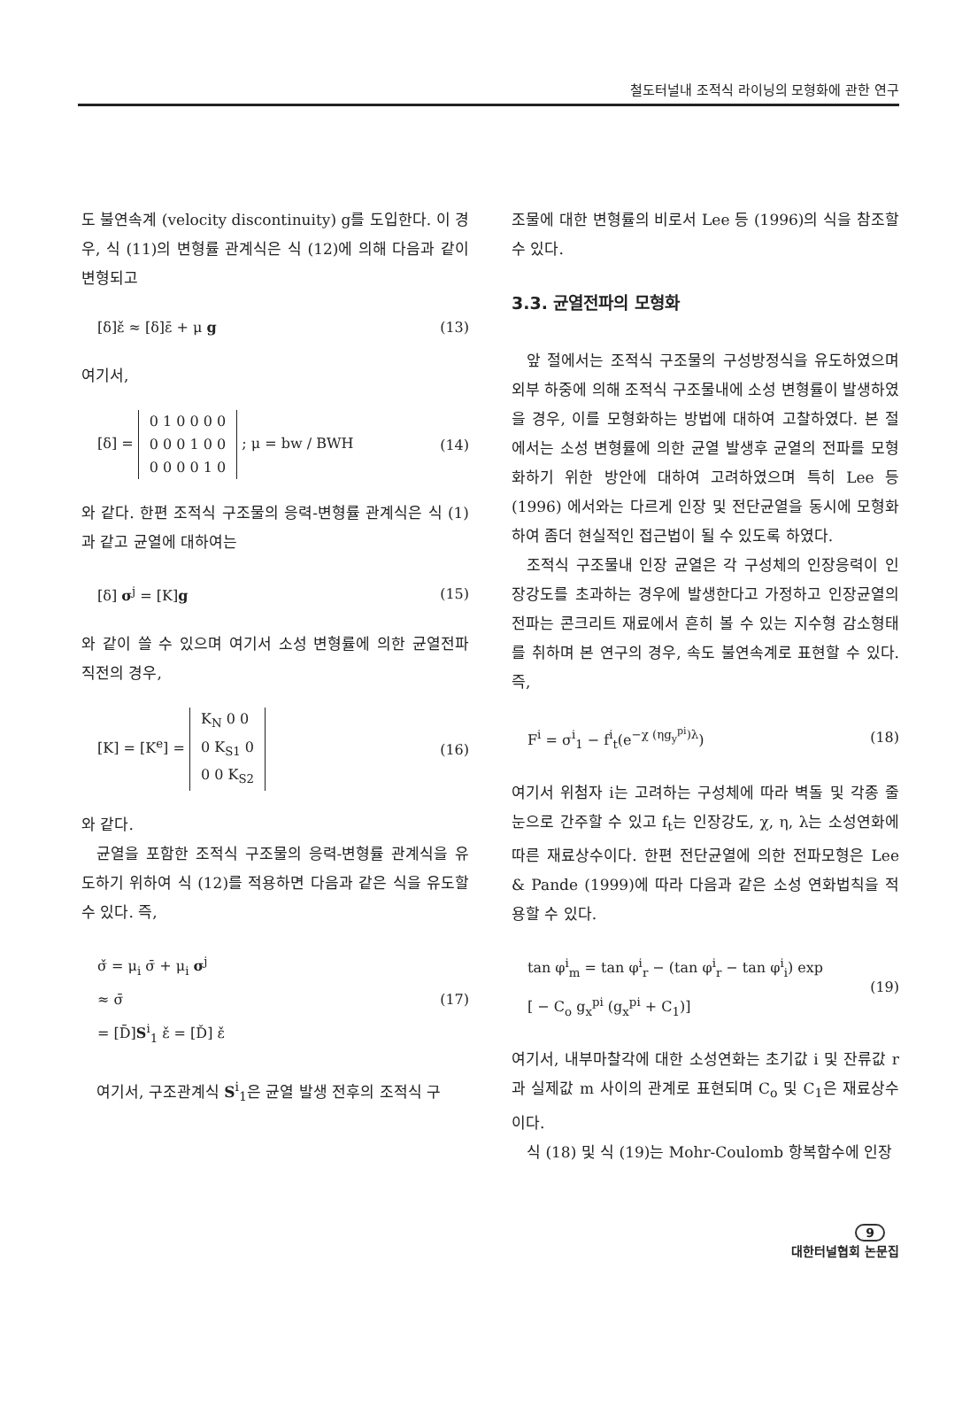철도터널내 조적식 라이닝의 모형화에 관한 연구
도 불연속계 (velocity discontinuity) g를 도입한다. 이 경우, 식 (11)의 변형률 관계식은 식 (12)에 의해 다음과 같이 변형되고
[δ]ε̌ ≈ [δ]ε̄ + μ g (13)
여기서,
[δ] = 0 1 0 0 0 0
0 0 0 1 0 0
0 0 0 0 1 0 ; μ = bw / BWH (14)
와 같다. 한편 조적식 구조물의 응력-변형률 관계식은 식 (1)과 같고 균열에 대하여는
[δ] σ<sup>j</sup> = [K]g (15)
와 같이 쓸 수 있으며 여기서 소성 변형률에 의한 균열전파 직전의 경우,
[K] = [K<sup>e</sup>] = K<sub>N</sub> 0 0
0 K<sub>S1</sub> 0
0 0 K<sub>S2</sub> (16)
와 같다.
균열을 포함한 조적식 구조물의 응력-변형률 관계식을 유도하기 위하여 식 (12)를 적용하면 다음과 같은 식을 유도할 수 있다. 즉,
σ̌ = μ<sub>i</sub> σ̄ + μ<sub>i</sub> σ<sup>j</sup>
≈ σ̄
= [D̄]S<sup>i</sup><sub>1</sub> ε̌ = [Ď] ε̌ (17)
여기서, 구조관계식 S<sup>i</sup><sub>1</sub>은 균열 발생 전후의 조적식 구
조물에 대한 변형률의 비로서 Lee 등 (1996)의 식을 참조할 수 있다.
3.3. 균열전파의 모형화
앞 절에서는 조적식 구조물의 구성방정식을 유도하였으며 외부 하중에 의해 조적식 구조물내에 소성 변형률이 발생하였을 경우, 이를 모형화하는 방법에 대하여 고찰하였다. 본 절에서는 소성 변형률에 의한 균열 발생후 균열의 전파를 모형화하기 위한 방안에 대하여 고려하였으며 특히 Lee 등 (1996) 에서와는 다르게 인장 및 전단균열을 동시에 모형화하여 좀더 현실적인 접근법이 될 수 있도록 하였다.
조적식 구조물내 인장 균열은 각 구성체의 인장응력이 인장강도를 초과하는 경우에 발생한다고 가정하고 인장균열의 전파는 콘크리트 재료에서 흔히 볼 수 있는 지수형 감소형태를 취하며 본 연구의 경우, 속도 불연속계로 표현할 수 있다. 즉,
F<sup>i</sup> = σ<sup>i</sup><sub>1</sub> − f<sup>i</sup><sub>t</sub>(e<sup>−χ (ηg<sub>y</sub><sup>pi</sup>)λ</sup>) (18)
여기서 위첨자 i는 고려하는 구성체에 따라 벽돌 및 각종 줄눈으로 간주할 수 있고 f<sub>t</sub>는 인장강도, χ, η, λ는 소성연화에 따른 재료상수이다. 한편 전단균열에 의한 전파모형은 Lee & Pande (1999)에 따라 다음과 같은 소성 연화법칙을 적용할 수 있다.
tan φ<sup>i</sup><sub>m</sub> = tan φ<sup>i</sup><sub>r</sub> − (tan φ<sup>i</sup><sub>r</sub> − tan φ<sup>i</sup><sub>i</sub>) exp
[ − C<sub>o</sub> g<sub>x</sub><sup>pi</sup> (g<sub>x</sub><sup>pi</sup> + C<sub>1</sub>)] (19)
여기서, 내부마찰각에 대한 소성연화는 초기값 i 및 잔류값 r과 실제값 m 사이의 관계로 표현되며 C<sub>o</sub> 및 C<sub>1</sub>은 재료상수이다.
식 (18) 및 식 (19)는 Mohr-Coulomb 항복함수에 인장
9
대한터널협회 논문집